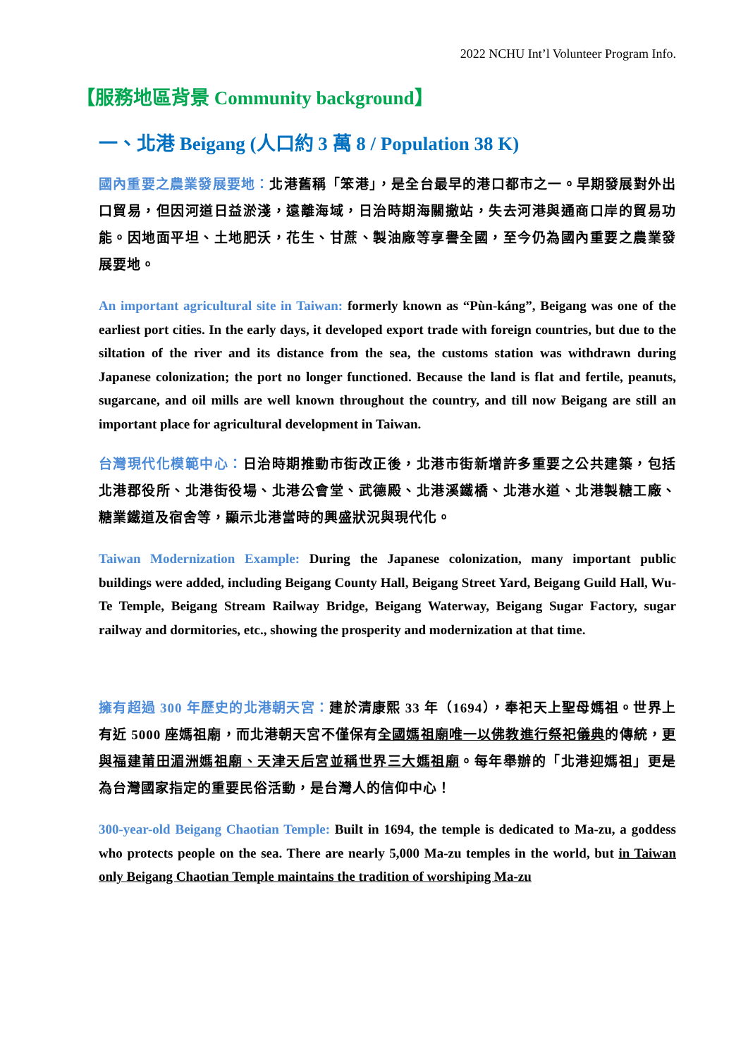2022 NCHU Int’l Volunteer Program Info.
【服務地區背景 Community background】
一、北港 Beigang (人口約 3 萬 8 / Population 38 K)
國內重要之農業發展要地：北港舊稱「笨港」，是全台最早的港口都市之一。早期發展對外出口貿易，但因河道日益淤淺，遠離海域，日治時期海關撤站，失去河港與通商口岸的貿易功能。因地面平坦、土地肥沃，花生、甘蔗、製油廠等享譽全國，至今仍為國內重要之農業發展要地。
An important agricultural site in Taiwan: formerly known as “Pùn-káng”, Beigang was one of the earliest port cities. In the early days, it developed export trade with foreign countries, but due to the siltation of the river and its distance from the sea, the customs station was withdrawn during Japanese colonization; the port no longer functioned. Because the land is flat and fertile, peanuts, sugarcane, and oil mills are well known throughout the country, and till now Beigang are still an important place for agricultural development in Taiwan.
台灣現代化模範中心：日治時期推動市街改正後，北港市街新增許多重要之公共建築，包括北港郡役所、北港街役場、北港公會堂、武德殿、北港溪鐵橋、北港水道、北港製糖工廠、糖業鐵道及宿舍等，顯示北港當時的興盛狀況與現代化。
Taiwan Modernization Example: During the Japanese colonization, many important public buildings were added, including Beigang County Hall, Beigang Street Yard, Beigang Guild Hall, Wu-Te Temple, Beigang Stream Railway Bridge, Beigang Waterway, Beigang Sugar Factory, sugar railway and dormitories, etc., showing the prosperity and modernization at that time.
擁有超過 300 年歷史的北港朝天宮：建於清康熙 33 年（1694），奉祀天上聖母媽祖。世界上有近 5000 座媽祖廟，而北港朝天宮不僅保有全國媽祖廟唯一以佛教進行祭祀儀典的傳統，更與福建莆田湄洲媽祖廟、天津天后宮並稱世界三大媽祖廟。每年舉辦的「北港迎媽祖」更是為台灣國家指定的重要民俗活動，是台灣人的信仰中心！
300-year-old Beigang Chaotian Temple: Built in 1694, the temple is dedicated to Ma-zu, a goddess who protects people on the sea. There are nearly 5,000 Ma-zu temples in the world, but in Taiwan only Beigang Chaotian Temple maintains the tradition of worshiping Ma-zu